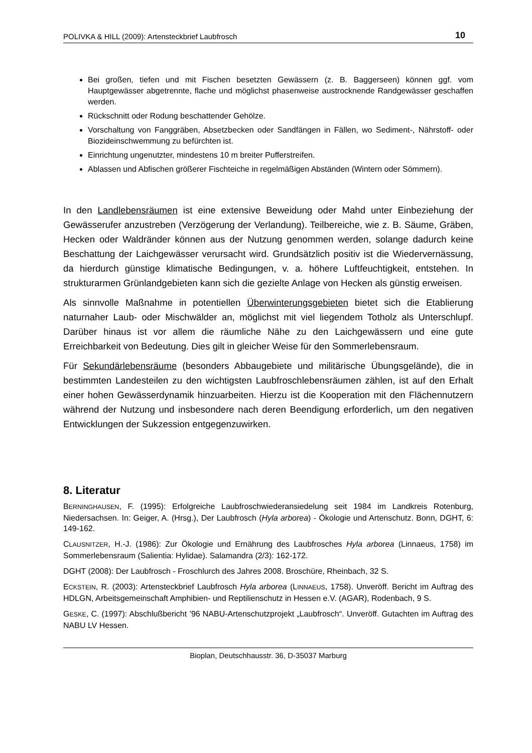POLIVKA & HILL (2009): Artensteckbrief Laubfrosch 10
Bei großen, tiefen und mit Fischen besetzten Gewässern (z. B. Baggerseen) können ggf. vom Hauptgewässer abgetrennte, flache und möglichst phasenweise austrocknende Randgewässer geschaffen werden.
Rückschnitt oder Rodung beschattender Gehölze.
Vorschaltung von Fanggräben, Absetzbecken oder Sandfängen in Fällen, wo Sediment-, Nährstoff- oder Biozideinschwemmung zu befürchten ist.
Einrichtung ungenutzter, mindestens 10 m breiter Pufferstreifen.
Ablassen und Abfischen größerer Fischteiche in regelmäßigen Abständen (Wintern oder Sömmern).
In den Landlebensräumen ist eine extensive Beweidung oder Mahd unter Einbeziehung der Gewässerufer anzustreben (Verzögerung der Verlandung). Teilbereiche, wie z. B. Säume, Gräben, Hecken oder Waldränder können aus der Nutzung genommen werden, solange dadurch keine Beschattung der Laichgewässer verursacht wird. Grundsätzlich positiv ist die Wiedervernässung, da hierdurch günstige klimatische Bedingungen, v. a. höhere Luftfeuchtigkeit, entstehen. In strukturarmen Grünlandgebieten kann sich die gezielte Anlage von Hecken als günstig erweisen.
Als sinnvolle Maßnahme in potentiellen Überwinterungsgebieten bietet sich die Etablierung naturnaher Laub- oder Mischwälder an, möglichst mit viel liegendem Totholz als Unterschlupf. Darüber hinaus ist vor allem die räumliche Nähe zu den Laichgewässern und eine gute Erreichbarkeit von Bedeutung. Dies gilt in gleicher Weise für den Sommerlebensraum.
Für Sekundärlebensräume (besonders Abbaugebiete und militärische Übungsgelände), die in bestimmten Landesteilen zu den wichtigsten Laubfroschlebensräumen zählen, ist auf den Erhalt einer hohen Gewässerdynamik hinzuarbeiten. Hierzu ist die Kooperation mit den Flächennutzern während der Nutzung und insbesondere nach deren Beendigung erforderlich, um den negativen Entwicklungen der Sukzession entgegenzuwirken.
8. Literatur
BERNINGHAUSEN, F. (1995): Erfolgreiche Laubfroschwiederansiedelung seit 1984 im Landkreis Rotenburg, Niedersachsen. In: Geiger, A. (Hrsg.), Der Laubfrosch (Hyla arborea) - Ökologie und Artenschutz. Bonn, DGHT, 6: 149-162.
CLAUSNITZER, H.-J. (1986): Zur Ökologie und Ernährung des Laubfrosches Hyla arborea (Linnaeus, 1758) im Sommerlebensraum (Salientia: Hylidae). Salamandra (2/3): 162-172.
DGHT (2008): Der Laubfrosch - Froschlurch des Jahres 2008. Broschüre, Rheinbach, 32 S.
ECKSTEIN, R. (2003): Artensteckbrief Laubfrosch Hyla arborea (LINNAEUS, 1758). Unveröff. Bericht im Auftrag des HDLGN, Arbeitsgemeinschaft Amphibien- und Reptilienschutz in Hessen e.V. (AGAR), Rodenbach, 9 S.
GESKE, C. (1997): Abschlußbericht ’96 NABU-Artenschutzprojekt „Laubfrosch“. Unveröff. Gutachten im Auftrag des NABU LV Hessen.
Bioplan, Deutschhausstr. 36, D-35037 Marburg